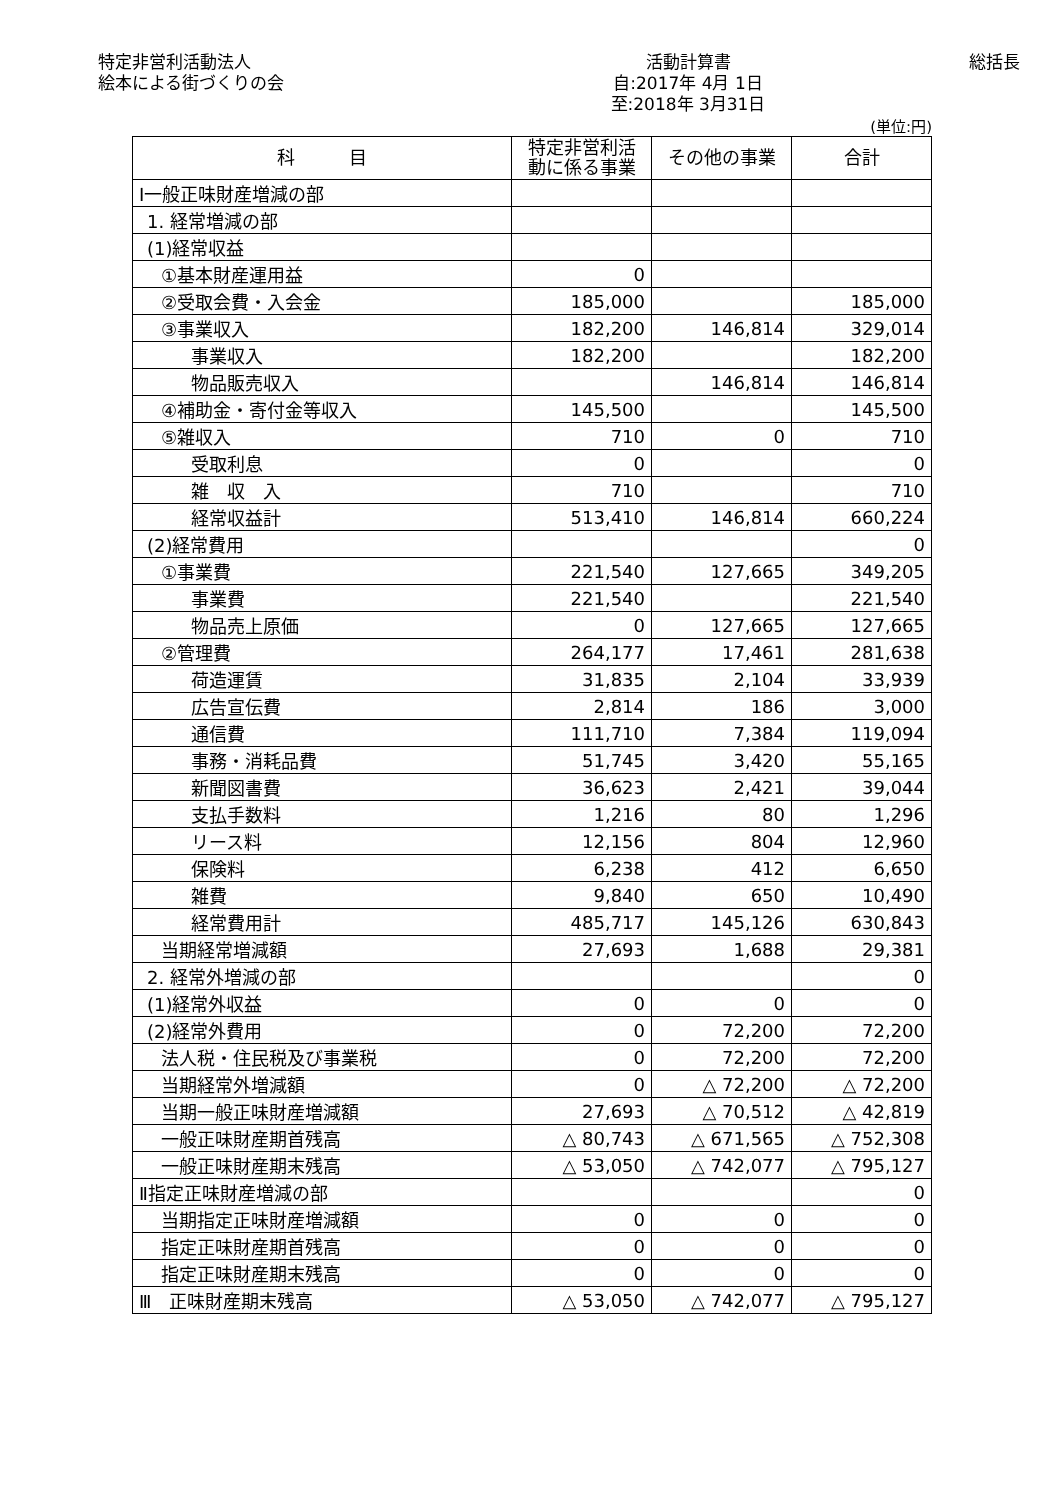特定非営利活動法人
絵本による街づくりの会
活動計算書
自:2017年 4月 1日
至:2018年 3月31日
総括長
(単位:円)
| 科 目 | 特定非営利活 動に係る事業 | その他の事業 | 合計 |
| --- | --- | --- | --- |
| Ⅰ一般正味財産増減の部 | | | |
| 1. 経常増減の部 | | | |
| (1)経常収益 | | | |
| ①基本財産運用益 | 0 | | |
| ②受取会費・入会金 | 185,000 | | 185,000 |
| ③事業収入 | 182,200 | 146,814 | 329,014 |
| 事業収入 | 182,200 | | 182,200 |
| 物品販売収入 | | 146,814 | 146,814 |
| ④補助金・寄付金等収入 | 145,500 | | 145,500 |
| ⑤雑収入 | 710 | 0 | 710 |
| 受取利息 | 0 | | 0 |
| 雑 収 入 | 710 | | 710 |
| 経常収益計 | 513,410 | 146,814 | 660,224 |
| (2)経常費用 | | | 0 |
| ①事業費 | 221,540 | 127,665 | 349,205 |
| 事業費 | 221,540 | | 221,540 |
| 物品売上原価 | 0 | 127,665 | 127,665 |
| ②管理費 | 264,177 | 17,461 | 281,638 |
| 荷造運賃 | 31,835 | 2,104 | 33,939 |
| 広告宣伝費 | 2,814 | 186 | 3,000 |
| 通信費 | 111,710 | 7,384 | 119,094 |
| 事務・消耗品費 | 51,745 | 3,420 | 55,165 |
| 新聞図書費 | 36,623 | 2,421 | 39,044 |
| 支払手数料 | 1,216 | 80 | 1,296 |
| リース料 | 12,156 | 804 | 12,960 |
| 保険料 | 6,238 | 412 | 6,650 |
| 雑費 | 9,840 | 650 | 10,490 |
| 経常費用計 | 485,717 | 145,126 | 630,843 |
| 当期経常増減額 | 27,693 | 1,688 | 29,381 |
| 2. 経常外増減の部 | | | 0 |
| (1)経常外収益 | 0 | 0 | 0 |
| (2)経常外費用 | 0 | 72,200 | 72,200 |
| 法人税・住民税及び事業税 | 0 | 72,200 | 72,200 |
| 当期経常外増減額 | 0 | △ 72,200 | △ 72,200 |
| 当期一般正味財産増減額 | 27,693 | △ 70,512 | △ 42,819 |
| 一般正味財産期首残高 | △ 80,743 | △ 671,565 | △ 752,308 |
| 一般正味財産期末残高 | △ 53,050 | △ 742,077 | △ 795,127 |
| Ⅱ指定正味財産増減の部 | | | 0 |
| 当期指定正味財産増減額 | 0 | 0 | 0 |
| 指定正味財産期首残高 | 0 | 0 | 0 |
| 指定正味財産期末残高 | 0 | 0 | 0 |
| Ⅲ 正味財産期末残高 | △ 53,050 | △ 742,077 | △ 795,127 |